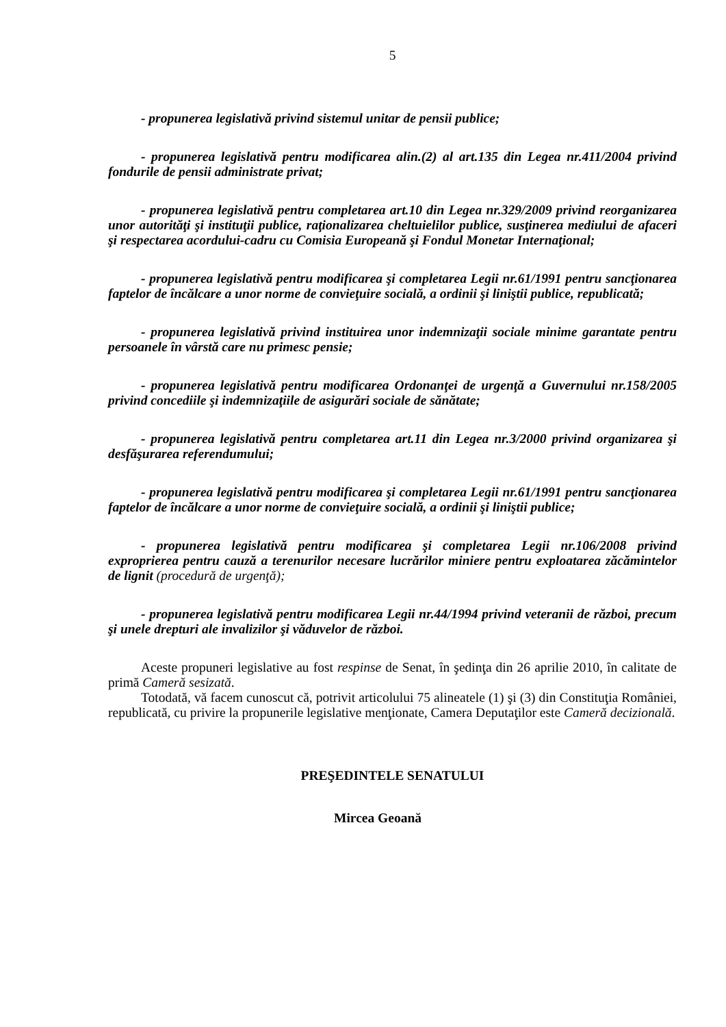5
- propunerea legislativă privind sistemul unitar de pensii publice;
- propunerea legislativă pentru modificarea alin.(2) al art.135 din Legea nr.411/2004 privind fondurile de pensii administrate privat;
- propunerea legislativă pentru completarea art.10 din Legea nr.329/2009 privind reorganizarea unor autorităţi şi instituţii publice, raţionalizarea cheltuielilor publice, susţinerea mediului de afaceri şi respectarea acordului-cadru cu Comisia Europeană şi Fondul Monetar Internaţional;
- propunerea legislativă pentru modificarea şi completarea Legii nr.61/1991 pentru sancţionarea faptelor de încălcare a unor norme de convieţuire socială, a ordinii şi liniştii publice, republicată;
- propunerea legislativă privind instituirea unor indemnizaţii sociale minime garantate pentru persoanele în vârstă care nu primesc pensie;
- propunerea legislativă pentru modificarea Ordonanţei de urgenţă a Guvernului nr.158/2005 privind concediile şi indemnizaţiile de asigurări sociale de sănătate;
- propunerea legislativă pentru completarea art.11 din Legea nr.3/2000 privind organizarea şi desfăşurarea referendumului;
- propunerea legislativă pentru modificarea şi completarea Legii nr.61/1991 pentru sancţionarea faptelor de încălcare a unor norme de convieţuire socială, a ordinii şi liniştii publice;
- propunerea legislativă pentru modificarea şi completarea Legii nr.106/2008 privind exproprierea pentru cauză a terenurilor necesare lucrărilor miniere pentru exploatarea zăcămintelor de lignit (procedură de urgenţă);
- propunerea legislativă pentru modificarea Legii nr.44/1994 privind veteranii de război, precum şi unele drepturi ale invalizilor şi văduvelor de război.
Aceste propuneri legislative au fost respinse de Senat, în şedinţa din 26 aprilie 2010, în calitate de primă Cameră sesizată.
Totodată, vă facem cunoscut că, potrivit articolului 75 alineatele (1) şi (3) din Constituţia României, republicată, cu privire la propunerile legislative menţionate, Camera Deputaţilor este Cameră decizională.
PREŞEDINTELE SENATULUI
Mircea Geoană
​